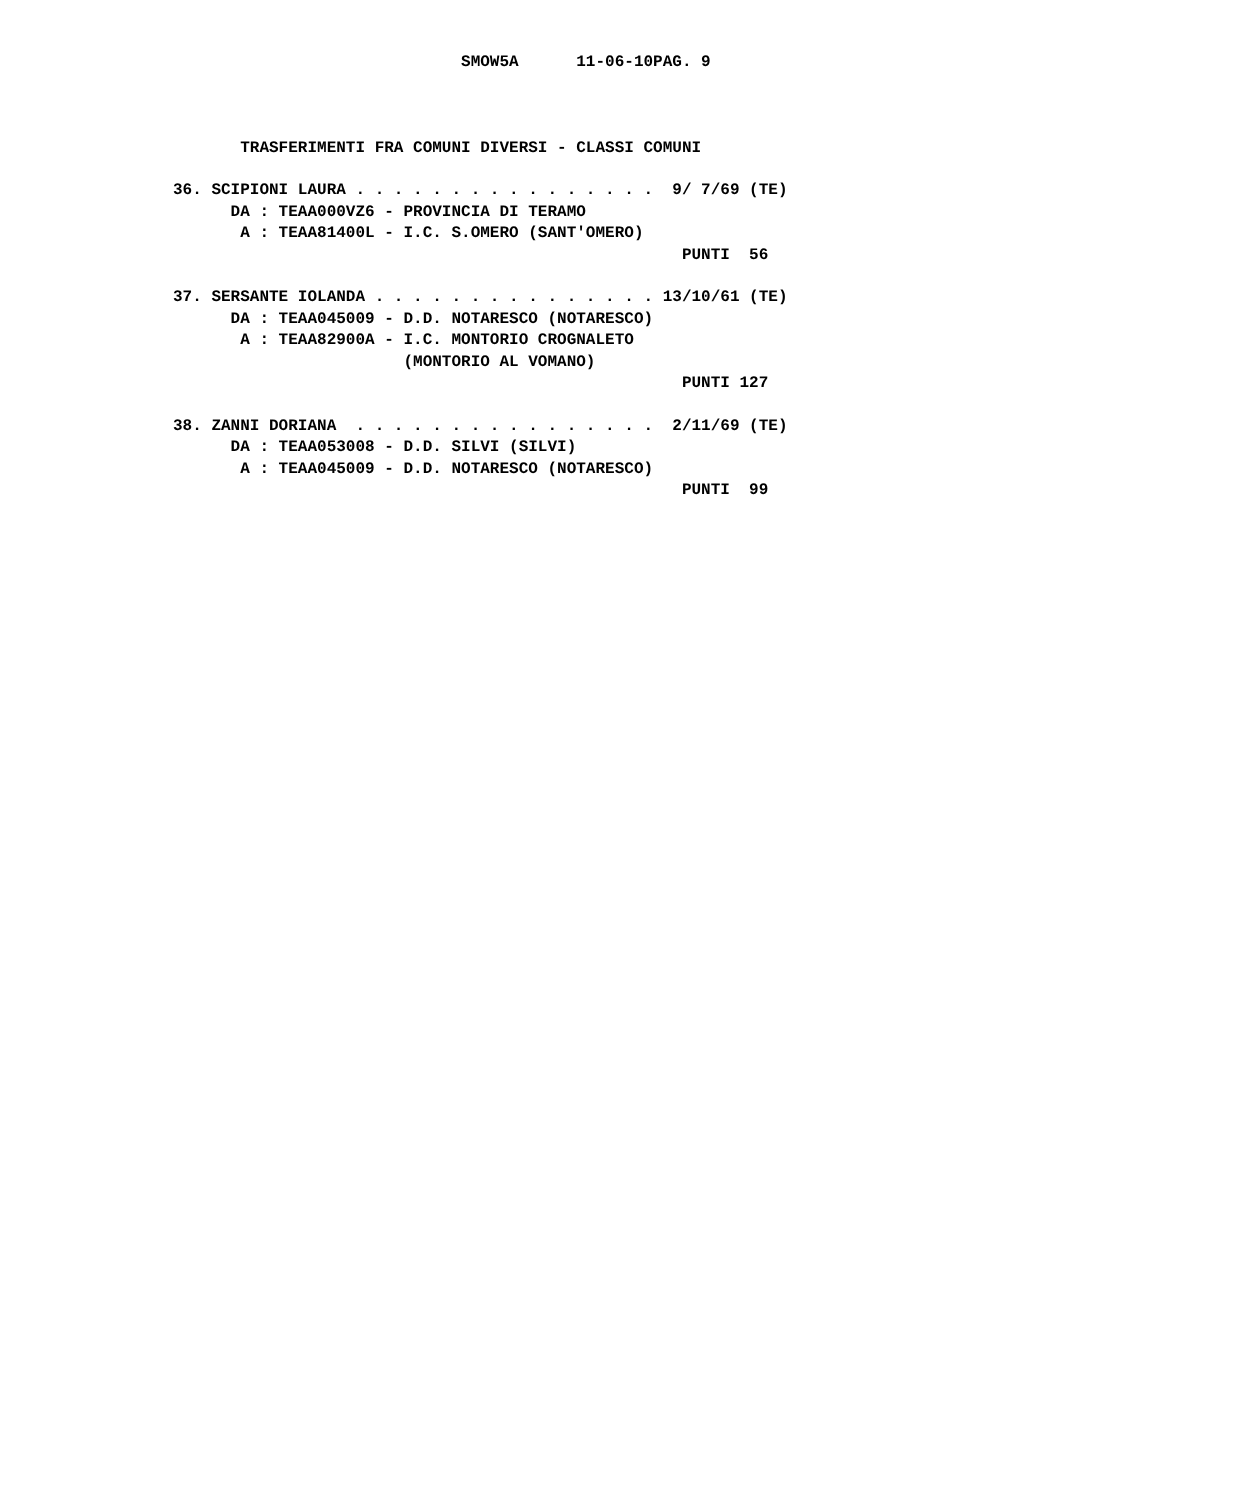SMOW5A      11-06-10PAG. 9



       TRASFERIMENTI FRA COMUNI DIVERSI - CLASSI COMUNI

36. SCIPIONI LAURA . . . . . . . . . . . . . . . .  9/ 7/69 (TE)
      DA : TEAA000VZ6 - PROVINCIA DI TERAMO
       A : TEAA81400L - I.C. S.OMERO (SANT'OMERO)
                                                     PUNTI  56

37. SERSANTE IOLANDA . . . . . . . . . . . . . . . 13/10/61 (TE)
      DA : TEAA045009 - D.D. NOTARESCO (NOTARESCO)
       A : TEAA82900A - I.C. MONTORIO CROGNALETO
                        (MONTORIO AL VOMANO)
                                                     PUNTI 127

38. ZANNI DORIANA  . . . . . . . . . . . . . . . .  2/11/69 (TE)
      DA : TEAA053008 - D.D. SILVI (SILVI)
       A : TEAA045009 - D.D. NOTARESCO (NOTARESCO)
                                                     PUNTI  99